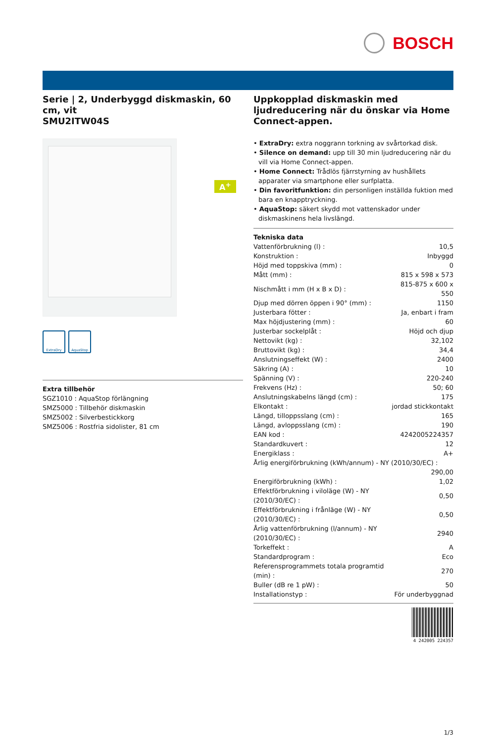BOSCH
Serie | 2, Underbyggd diskmaskin, 60 cm, vit
SMU2ITW04S
A<sup>+</sup>
ExtraDry AquaStop
Extra tillbehör
SGZ1010 : AquaStop förlängning
SMZ5000 : Tillbehör diskmaskin
SMZ5002 : Silverbestickkorg
SMZ5006 : Rostfria sidolister, 81 cm
Uppkopplad diskmaskin med ljudreducering när du önskar via Home Connect-appen.
• ExtraDry: extra noggrann torkning av svårtorkad disk.
• Silence on demand: upp till 30 min ljudreducering när du vill via Home Connect-appen.
• Home Connect: Trådlös fjärrstyrning av hushållets apparater via smartphone eller surfplatta.
• Din favoritfunktion: din personligen inställda fuktion med bara en knapptryckning.
• AquaStop: säkert skydd mot vattenskador under diskmaskinens hela livslängd.
Tekniska data
| Vattenförbrukning (l) : | 10,5 |
| Konstruktion : | Inbyggd |
| Höjd med toppskiva (mm) : | 0 |
| Mått (mm) : | 815 x 598 x 573 |
| Nischmått i mm (H x B x D) : | 815-875 x 600 x 550 |
| Djup med dörren öppen i 90° (mm) : | 1150 |
| Justerbara fötter : | Ja, enbart i fram |
| Max höjdjustering (mm) : | 60 |
| Justerbar sockelplåt : | Höjd och djup |
| Nettovikt (kg) : | 32,102 |
| Bruttovikt (kg) : | 34,4 |
| Anslutningseffekt (W) : | 2400 |
| Säkring (A) : | 10 |
| Spänning (V) : | 220-240 |
| Frekvens (Hz) : | 50; 60 |
| Anslutningskabelns längd (cm) : | 175 |
| Elkontakt : | jordad stickkontakt |
| Längd, tilloppsslang (cm) : | 165 |
| Längd, avloppsslang (cm) : | 190 |
| EAN kod : | 4242005224357 |
| Standardkuvert : | 12 |
| Energiklass : | A+ |
| Årlig energiförbrukning (kWh/annum) - NY (2010/30/EC) : | |
| | 290,00 |
| Energiförbrukning (kWh) : | 1,02 |
| Effektförbrukning i viloläge (W) - NY (2010/30/EC) : | 0,50 |
| Effektförbrukning i frånläge (W) - NY (2010/30/EC) : | 0,50 |
| Årlig vattenförbrukning (l/annum) - NY (2010/30/EC) : | 2940 |
| Torkeffekt : | A |
| Standardprogram : | Eco |
| Referensprogrammets totala programtid (min) : | 270 |
| Buller (dB re 1 pW) : | 50 |
| Installationstyp : | För underbyggnad |
4 242005 224357
1/3